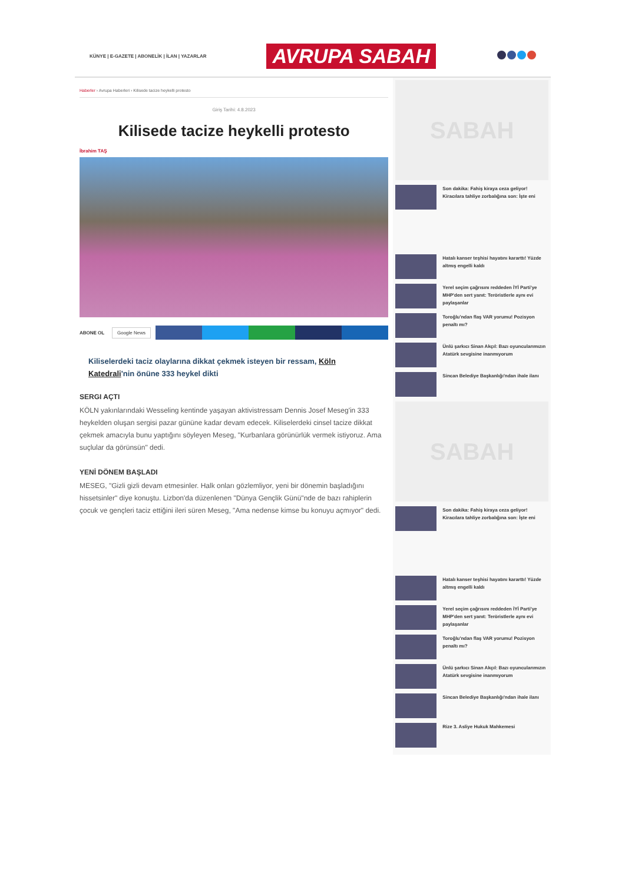KÜNYE | E-GAZETE | ABONELİK | İLAN | YAZARLAR
AVRUPA SABAH
Haberler › Avrupa Haberleri › Kilisede tacize heykelli protesto
Giriş Tarihi: 4.8.2023
Kilisede tacize heykelli protesto
İbrahim TAŞ
ABONE OL Google News
Kiliselerdeki taciz olaylarına dikkat çekmek isteyen bir ressam, Köln Katedrali'nin önüne 333 heykel dikti
SERGI AÇTI
KÖLN yakınlarındaki Wesseling kentinde yaşayan aktivistressam Dennis Josef Meseg'in 333 heykelden oluşan sergisi pazar gününe kadar devam edecek. Kiliselerdeki cinsel tacize dikkat çekmek amacıyla bunu yaptığını söyleyen Meseg, "Kurbanlara görünürlük vermek istiyoruz. Ama suçlular da görünsün" dedi.
YENİ DÖNEM BAŞLADI
MESEG, "Gizli gizli devam etmesinler. Halk onları gözlemliyor, yeni bir dönemin başladığını hissetsinler" diye konuştu. Lizbon'da düzenlenen "Dünya Gençlik Günü"nde de bazı rahiplerin çocuk ve gençleri taciz ettiğini ileri süren Meseg, "Ama nedense kimse bu konuyu açmıyor" dedi.
SABAH
Son dakika: Fahiş kiraya ceza geliyor! Kiracılara tahliye zorbalığına son: İşte eni
Hatalı kanser teşhisi hayatını kararttı! Yüzde altmış engelli kaldı
Yerel seçim çağrısını reddeden İYİ Parti'ye MHP'den sert yanıt: Teröristlerle aynı evi paylaşanlar
Toroğlu'ndan flaş VAR yorumu! Pozisyon penaltı mı?
Ünlü şarkıcı Sinan Akçıl: Bazı oyuncularımızın Atatürk sevgisine inanmıyorum
Sincan Belediye Başkanlığı'ndan ihale ilanı
SABAH
Son dakika: Fahiş kiraya ceza geliyor! Kiracılara tahliye zorbalığına son: İşte eni
Hatalı kanser teşhisi hayatını kararttı! Yüzde altmış engelli kaldı
Yerel seçim çağrısını reddeden İYİ Parti'ye MHP'den sert yanıt: Teröristlerle aynı evi paylaşanlar
Toroğlu'ndan flaş VAR yorumu! Pozisyon penaltı mı?
Ünlü şarkıcı Sinan Akçıl: Bazı oyuncularımızın Atatürk sevgisine inanmıyorum
Sincan Belediye Başkanlığı'ndan ihale ilanı
Rize 3. Asliye Hukuk Mahkemesi